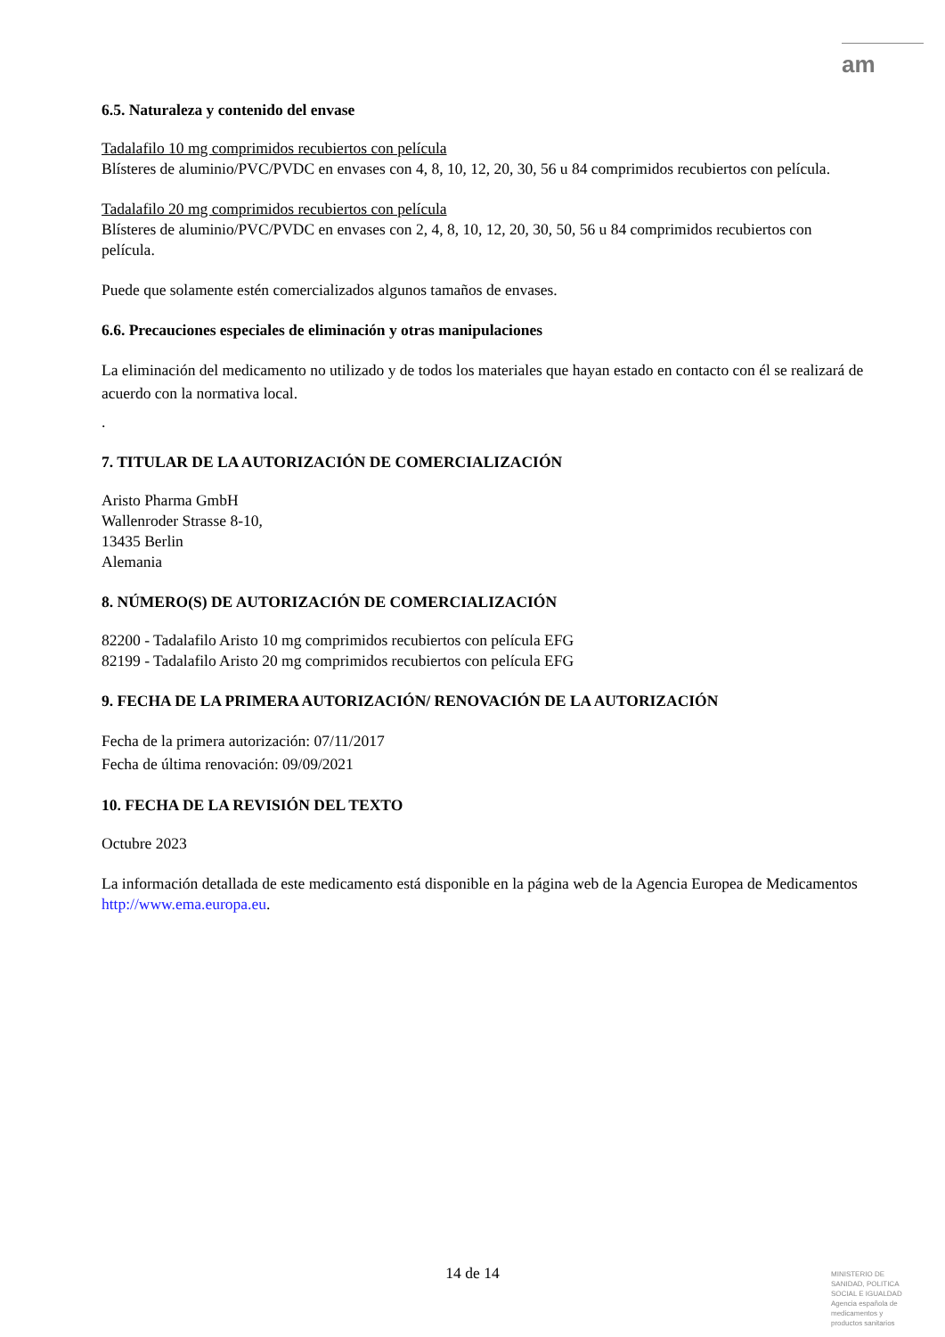am
6.5. Naturaleza y contenido del envase
Tadalafilo 10 mg comprimidos recubiertos con película
Blísteres de aluminio/PVC/PVDC en envases con 4, 8, 10, 12, 20, 30, 56 u 84 comprimidos recubiertos con película.
Tadalafilo 20 mg comprimidos recubiertos con película
Blísteres de aluminio/PVC/PVDC en envases con 2, 4, 8, 10, 12, 20, 30, 50, 56 u 84 comprimidos recubiertos con película.
Puede que solamente estén comercializados algunos tamaños de envases.
6.6. Precauciones especiales de eliminación y otras manipulaciones
La eliminación del medicamento no utilizado y de todos los materiales que hayan estado en contacto con él se realizará de acuerdo con la normativa local.
.
7. TITULAR DE LA AUTORIZACIÓN DE COMERCIALIZACIÓN
Aristo Pharma GmbH
Wallenroder Strasse 8-10,
13435 Berlin
Alemania
8. NÚMERO(S) DE AUTORIZACIÓN DE COMERCIALIZACIÓN
82200 - Tadalafilo Aristo 10 mg comprimidos recubiertos con película EFG
82199 - Tadalafilo Aristo 20 mg comprimidos recubiertos con película EFG
9. FECHA DE LA PRIMERA AUTORIZACIÓN/ RENOVACIÓN DE LA AUTORIZACIÓN
Fecha de la primera autorización: 07/11/2017
Fecha de última renovación: 09/09/2021
10. FECHA DE LA REVISIÓN DEL TEXTO
Octubre 2023
La información detallada de este medicamento está disponible en la página web de la Agencia Europea de Medicamentos http://www.ema.europa.eu.
14 de 14
MINISTERIO DE
SANIDAD, POLITICA
SOCIAL E IGUALDAD
Agencia española de
medicamentos y
productos sanitarios